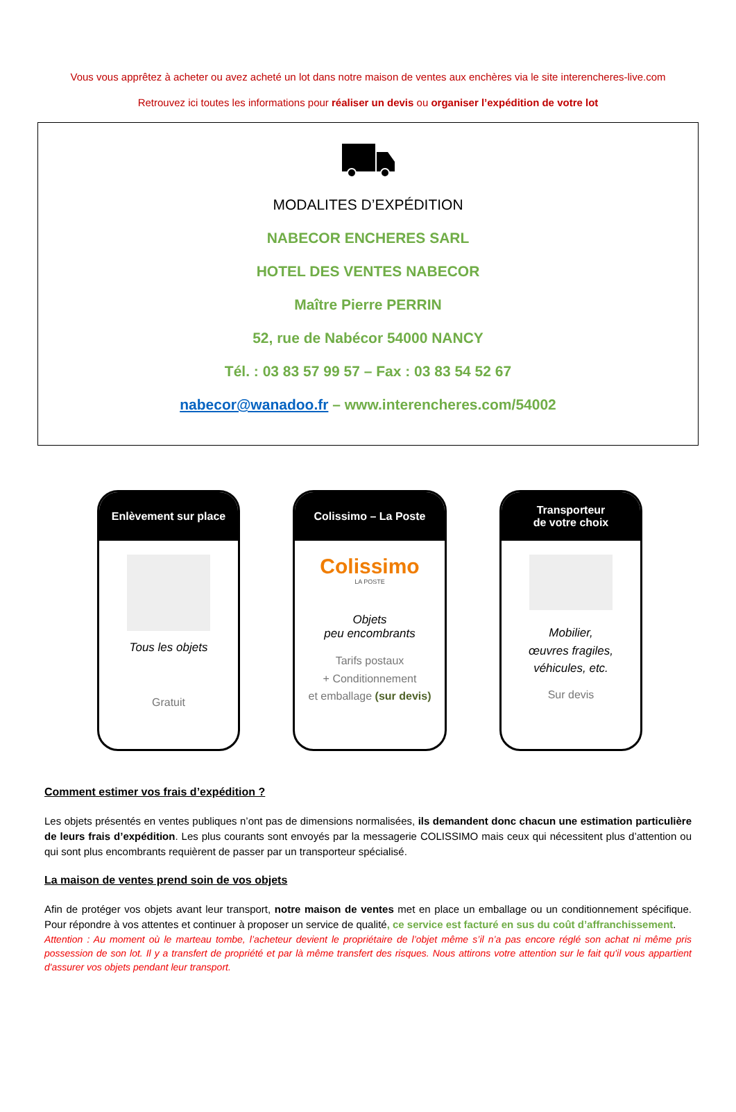Vous vous apprêtez à acheter ou avez acheté un lot dans notre maison de ventes aux enchères via le site interencheres-live.com
Retrouvez ici toutes les informations pour réaliser un devis ou organiser l’expédition de votre lot
MODALITES D’EXPÉDITION
NABECOR ENCHERES SARL
HOTEL DES VENTES NABECOR
Maître Pierre PERRIN
52, rue de Nabécor 54000 NANCY
Tél. : 03 83 57 99 57 – Fax : 03 83 54 52 67
nabecor@wanadoo.fr – www.interencheres.com/54002
Enlèvement sur place
Tous les objets
Gratuit
Colissimo – La Poste
Colissimo
LA POSTE
Objets
peu encombrants
Tarifs postaux
+ Conditionnement
et emballage (sur devis)
Transporteur
de votre choix
Mobilier,
œuvres fragiles,
véhicules, etc.
Sur devis
Comment estimer vos frais d’expédition ?
Les objets présentés en ventes publiques n’ont pas de dimensions normalisées, ils demandent donc chacun une estimation particulière de leurs frais d’expédition. Les plus courants sont envoyés par la messagerie COLISSIMO mais ceux qui nécessitent plus d’attention ou qui sont plus encombrants requièrent de passer par un transporteur spécialisé.
La maison de ventes prend soin de vos objets
Afin de protéger vos objets avant leur transport, notre maison de ventes met en place un emballage ou un conditionnement spécifique. Pour répondre à vos attentes et continuer à proposer un service de qualité, ce service est facturé en sus du coût d’affranchissement.
Attention : Au moment où le marteau tombe, l’acheteur devient le propriétaire de l’objet même s’il n’a pas encore réglé son achat ni même pris possession de son lot. Il y a transfert de propriété et par là même transfert des risques. Nous attirons votre attention sur le fait qu'il vous appartient d'assurer vos objets pendant leur transport.